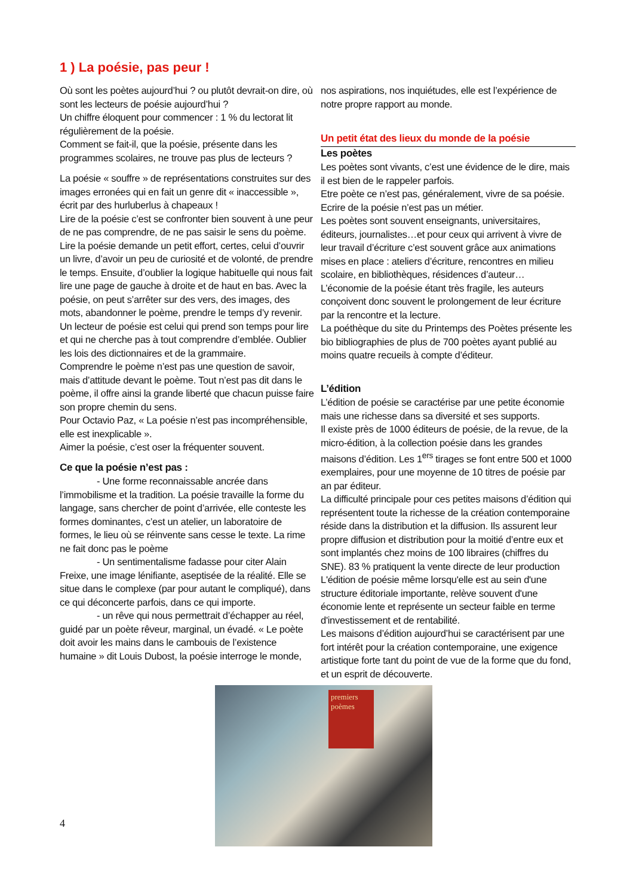1 ) La poésie, pas peur !
Où sont les poètes aujourd’hui ? ou plutôt devrait-on dire, où sont les lecteurs de poésie aujourd’hui ?
Un chiffre éloquent pour commencer : 1 % du lectorat lit régulièrement de la poésie.
Comment se fait-il, que la poésie, présente dans les programmes scolaires, ne trouve pas plus de lecteurs ?
La poésie « souffre » de représentations construites sur des images erronées qui en fait un genre dit « inaccessible », écrit par des hurluberlus à chapeaux !
Lire de la poésie c’est se confronter bien souvent à une peur de ne pas comprendre, de ne pas saisir le sens du poème.
Lire la poésie demande un petit effort, certes, celui d’ouvrir un livre, d’avoir un peu de curiosité et de volonté, de prendre le temps. Ensuite, d’oublier la logique habituelle qui nous fait lire une page de gauche à droite et de haut en bas. Avec la poésie, on peut s’arrêter sur des vers, des images, des mots, abandonner le poème, prendre le temps d’y revenir. Un lecteur de poésie est celui qui prend son temps pour lire et qui ne cherche pas à tout comprendre d’emblée. Oublier les lois des dictionnaires et de la grammaire.
Comprendre le poème n’est pas une question de savoir, mais d’attitude devant le poème. Tout n’est pas dit dans le poème, il offre ainsi la grande liberté que chacun puisse faire son propre chemin du sens.
Pour Octavio Paz, « La poésie n’est pas incompréhensible, elle est inexplicable ».
Aimer la poésie, c’est oser la fréquenter souvent.
Ce que la poésie n’est pas :
- Une forme reconnaissable ancrée dans l’immobilisme et la tradition. La poésie travaille la forme du langage, sans chercher de point d’arrivée, elle conteste les formes dominantes, c’est un atelier, un laboratoire de formes, le lieu où se réinvente sans cesse le texte. La rime ne fait donc pas le poème
- Un sentimentalisme fadasse pour citer Alain Freixe, une image lénifiante, aseptisée de la réalité. Elle se situe dans le complexe (par pour autant le compliqué), dans ce qui déconcerte parfois, dans ce qui importe.
- un rêve qui nous permettrait d’échapper au réel, guidé par un poète rêveur, marginal, un évadé. « Le poète doit avoir les mains dans le cambouis de l’existence humaine » dit Louis Dubost, la poésie interroge le monde,
nos aspirations, nos inquiétudes, elle est l’expérience de notre propre rapport au monde.
Un petit état des lieux du monde de la poésie
Les poètes
Les poètes sont vivants, c’est une évidence de le dire, mais il est bien de le rappeler parfois.
Etre poète ce n’est pas, généralement, vivre de sa poésie. Ecrire de la poésie n’est pas un métier.
Les poètes sont souvent enseignants, universitaires, éditeurs, journalistes…et pour ceux qui arrivent à vivre de leur travail d’écriture c’est souvent grâce aux animations mises en place : ateliers d’écriture, rencontres en milieu scolaire, en bibliothèques, résidences d’auteur…
L’économie de la poésie étant très fragile, les auteurs conçoivent donc souvent le prolongement de leur écriture par la rencontre et la lecture.
La poéthèque du site du Printemps des Poètes présente les bio bibliographies de plus de 700 poètes ayant publié au moins quatre recueils à compte d’éditeur.
L’édition
L’édition de poésie se caractérise par une petite économie mais une richesse dans sa diversité et ses supports.
Il existe près de 1000 éditeurs de poésie, de la revue, de la micro-édition, à la collection poésie dans les grandes maisons d’édition. Les 1<sup>ers</sup> tirages se font entre 500 et 1000 exemplaires, pour une moyenne de 10 titres de poésie par an par éditeur.
La difficulté principale pour ces petites maisons d’édition qui représentent toute la richesse de la création contemporaine réside dans la distribution et la diffusion. Ils assurent leur propre diffusion et distribution pour la moitié d’entre eux et sont implantés chez moins de 100 libraires (chiffres du SNE). 83 % pratiquent la vente directe de leur production
L'édition de poésie même lorsqu'elle est au sein d'une structure éditoriale importante, relève souvent d'une économie lente et représente un secteur faible en terme d'investissement et de rentabilité.
Les maisons d’édition aujourd’hui se caractérisent par une fort intérêt pour la création contemporaine, une exigence artistique forte tant du point de vue de la forme que du fond, et un esprit de découverte.
premiers poèmes
4